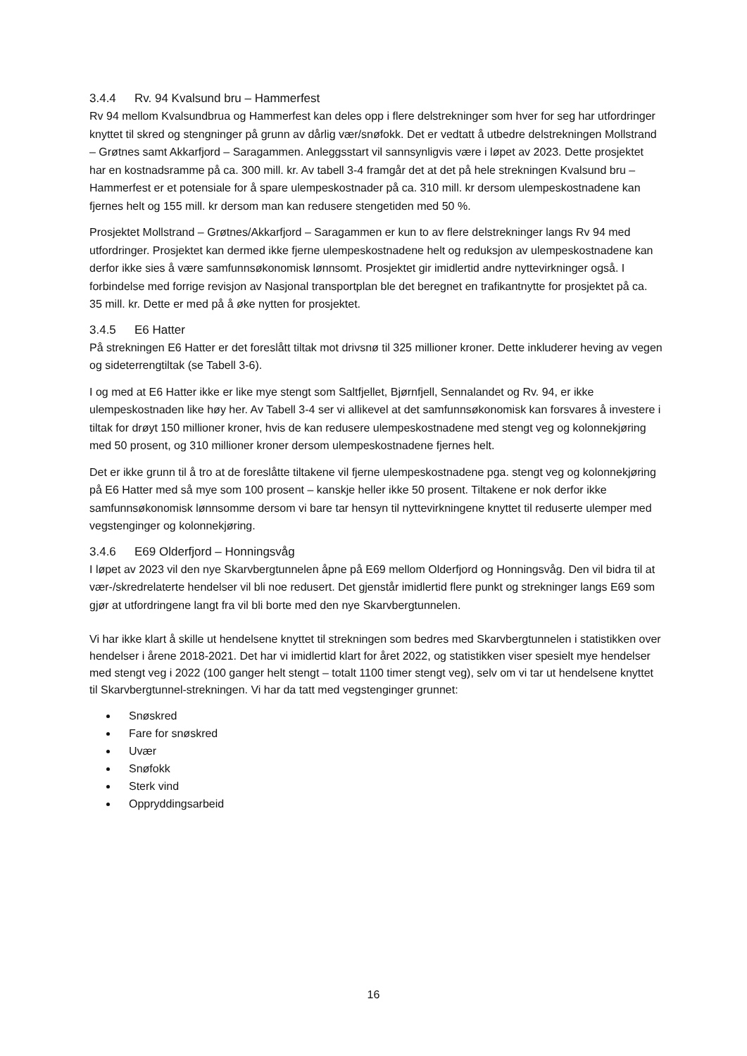3.4.4 Rv. 94 Kvalsund bru – Hammerfest
Rv 94 mellom Kvalsundbrua og Hammerfest kan deles opp i flere delstrekninger som hver for seg har utfordringer knyttet til skred og stengninger på grunn av dårlig vær/snøfokk. Det er vedtatt å utbedre delstrekningen Mollstrand – Grøtnes samt Akkarfjord – Saragammen. Anleggsstart vil sannsynligvis være i løpet av 2023. Dette prosjektet har en kostnadsramme på ca. 300 mill. kr. Av tabell 3-4 framgår det at det på hele strekningen Kvalsund bru – Hammerfest er et potensiale for å spare ulempeskostnader på ca. 310 mill. kr dersom ulempeskostnadene kan fjernes helt og 155 mill. kr dersom man kan redusere stengetiden med 50 %.
Prosjektet Mollstrand – Grøtnes/Akkarfjord – Saragammen er kun to av flere delstrekninger langs Rv 94 med utfordringer. Prosjektet kan dermed ikke fjerne ulempeskostnadene helt og reduksjon av ulempeskostnadene kan derfor ikke sies å være samfunnsøkonomisk lønnsomt. Prosjektet gir imidlertid andre nyttevirkninger også. I forbindelse med forrige revisjon av Nasjonal transportplan ble det beregnet en trafikantnytte for prosjektet på ca. 35 mill. kr. Dette er med på å øke nytten for prosjektet.
3.4.5 E6 Hatter
På strekningen E6 Hatter er det foreslått tiltak mot drivsnø til 325 millioner kroner. Dette inkluderer heving av vegen og sideterrengtiltak (se Tabell 3-6).
I og med at E6 Hatter ikke er like mye stengt som Saltfjellet, Bjørnfjell, Sennalandet og Rv. 94, er ikke ulempeskostnaden like høy her. Av Tabell 3-4 ser vi allikevel at det samfunnsøkonomisk kan forsvares å investere i tiltak for drøyt 150 millioner kroner, hvis de kan redusere ulempeskostnadene med stengt veg og kolonnekjøring med 50 prosent, og 310 millioner kroner dersom ulempeskostnadene fjernes helt.
Det er ikke grunn til å tro at de foreslåtte tiltakene vil fjerne ulempeskostnadene pga. stengt veg og kolonnekjøring på E6 Hatter med så mye som 100 prosent – kanskje heller ikke 50 prosent. Tiltakene er nok derfor ikke samfunnsøkonomisk lønnsomme dersom vi bare tar hensyn til nyttevirkningene knyttet til reduserte ulemper med vegstenginger og kolonnekjøring.
3.4.6 E69 Olderfjord – Honningsvåg
I løpet av 2023 vil den nye Skarvbergtunnelen åpne på E69 mellom Olderfjord og Honningsvåg. Den vil bidra til at vær-/skredrelaterte hendelser vil bli noe redusert. Det gjenstår imidlertid flere punkt og strekninger langs E69 som gjør at utfordringene langt fra vil bli borte med den nye Skarvbergtunnelen.
Vi har ikke klart å skille ut hendelsene knyttet til strekningen som bedres med Skarvbergtunnelen i statistikken over hendelser i årene 2018-2021. Det har vi imidlertid klart for året 2022, og statistikken viser spesielt mye hendelser med stengt veg i 2022 (100 ganger helt stengt – totalt 1100 timer stengt veg), selv om vi tar ut hendelsene knyttet til Skarvbergtunnel-strekningen. Vi har da tatt med vegstenginger grunnet:
Snøskred
Fare for snøskred
Uvær
Snøfokk
Sterk vind
Oppryddingsarbeid
16